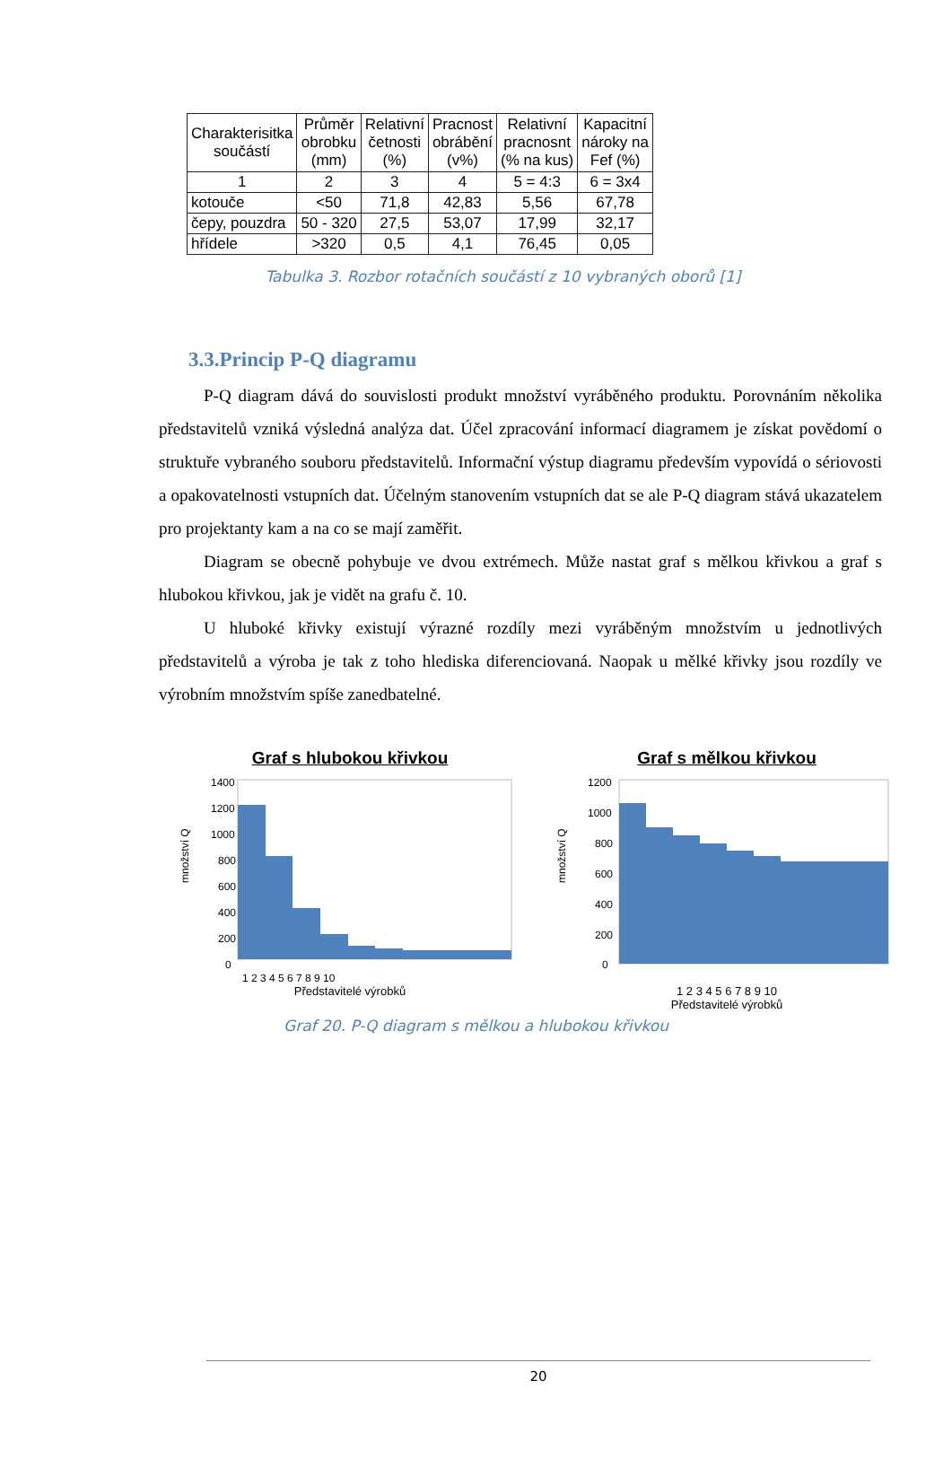| Charakterisitka součástí | Průměr obrobku (mm) | Relativní četnosti (%) | Pracnost obrábění (v%) | Relativní pracnosnt (% na kus) | Kapacitní nároky na Fef (%) |
| --- | --- | --- | --- | --- | --- |
| 1 | 2 | 3 | 4 | 5 = 4:3 | 6 = 3x4 |
| kotouče | <50 | 71,8 | 42,83 | 5,56 | 67,78 |
| čepy, pouzdra | 50 - 320 | 27,5 | 53,07 | 17,99 | 32,17 |
| hřídele | >320 | 0,5 | 4,1 | 76,45 | 0,05 |
Tabulka 3. Rozbor rotačních součástí z 10 vybraných oborů [1]
3.3.Princip P-Q diagramu
P-Q diagram dává do souvislosti produkt množství vyráběného produktu. Porovnáním několika představitelů vzniká výsledná analýza dat. Účel zpracování informací diagramem je získat povědomí o struktuře vybraného souboru představitelů. Informační výstup diagramu především vypovídá o sériovosti a opakovatelnosti vstupních dat. Účelným stanovením vstupních dat se ale P-Q diagram stává ukazatelem pro projektanty kam a na co se mají zaměřit.
Diagram se obecně pohybuje ve dvou extrémech. Může nastat graf s mělkou křivkou a graf s hlubokou křivkou, jak je vidět na grafu č. 10.
U hluboké křivky existují výrazné rozdíly mezi vyráběným množstvím u jednotlivých představitelů a výroba je tak z toho hlediska diferenciovaná. Naopak u mělké křivky jsou rozdíly ve výrobním množstvím spíše zanedbatelné.
Graf s hlubokou křivkou
množství Q
1400
1200
1000
800
600
400
200
0
1 2 3 4 5 6 7 8 9 10
Představitelé výrobků
Graf s mělkou křivkou
množství Q
1200
1000
800
600
400
200
0
1 2 3 4 5 6 7 8 9 10
Představitelé výrobků
Graf 20. P-Q diagram s mělkou a hlubokou křivkou
20